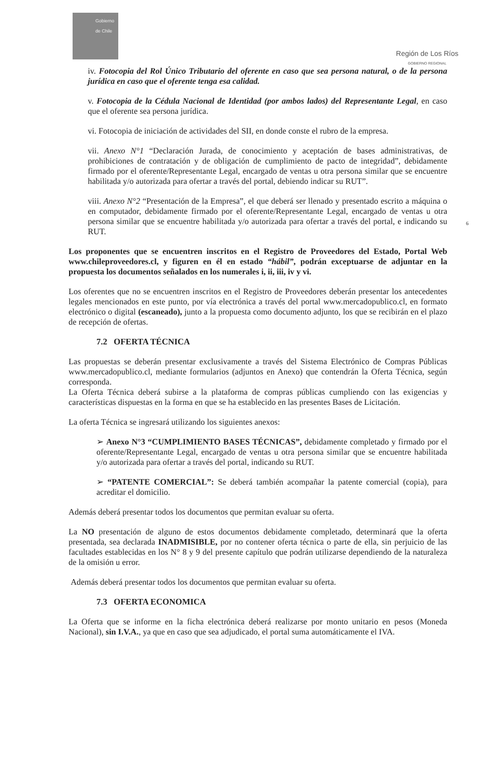Gobierno de Chile
Región de Los Ríos
GOBIERNO REGIONAL
iv. Fotocopia del Rol Único Tributario del oferente en caso que sea persona natural, o de la persona jurídica en caso que el oferente tenga esa calidad.
v. Fotocopia de la Cédula Nacional de Identidad (por ambos lados) del Representante Legal, en caso que el oferente sea persona jurídica.
vi. Fotocopia de iniciación de actividades del SII, en donde conste el rubro de la empresa.
vii. Anexo N°1 “Declaración Jurada, de conocimiento y aceptación de bases administrativas, de prohibiciones de contratación y de obligación de cumplimiento de pacto de integridad”, debidamente firmado por el oferente/Representante Legal, encargado de ventas u otra persona similar que se encuentre habilitada y/o autorizada para ofertar a través del portal, debiendo indicar su RUT”.
viii. Anexo N°2 “Presentación de la Empresa”, el que deberá ser llenado y presentado escrito a máquina o en computador, debidamente firmado por el oferente/Representante Legal, encargado de ventas u otra persona similar que se encuentre habilitada y/o autorizada para ofertar a través del portal, e indicando su RUT.
Los proponentes que se encuentren inscritos en el Registro de Proveedores del Estado, Portal Web www.chileproveedores.cl, y figuren en él en estado “hábil”, podrán exceptuarse de adjuntar en la propuesta los documentos señalados en los numerales i, ii, iii, iv y vi.
Los oferentes que no se encuentren inscritos en el Registro de Proveedores deberán presentar los antecedentes legales mencionados en este punto, por vía electrónica a través del portal www.mercadopublico.cl, en formato electrónico o digital (escaneado), junto a la propuesta como documento adjunto, los que se recibirán en el plazo de recepción de ofertas.
7.2 OFERTA TÉCNICA
Las propuestas se deberán presentar exclusivamente a través del Sistema Electrónico de Compras Públicas www.mercadopublico.cl, mediante formularios (adjuntos en Anexo) que contendrán la Oferta Técnica, según corresponda.
La Oferta Técnica deberá subirse a la plataforma de compras públicas cumpliendo con las exigencias y características dispuestas en la forma en que se ha establecido en las presentes Bases de Licitación.
La oferta Técnica se ingresará utilizando los siguientes anexos:
➢ Anexo N°3 “CUMPLIMIENTO BASES TÉCNICAS”, debidamente completado y firmado por el oferente/Representante Legal, encargado de ventas u otra persona similar que se encuentre habilitada y/o autorizada para ofertar a través del portal, indicando su RUT.
➢ “PATENTE COMERCIAL”: Se deberá también acompañar la patente comercial (copia), para acreditar el domicilio.
Además deberá presentar todos los documentos que permitan evaluar su oferta.
La NO presentación de alguno de estos documentos debidamente completado, determinará que la oferta presentada, sea declarada INADMISIBLE, por no contener oferta técnica o parte de ella, sin perjuicio de las facultades establecidas en los N° 8 y 9 del presente capítulo que podrán utilizarse dependiendo de la naturaleza de la omisión u error.
Además deberá presentar todos los documentos que permitan evaluar su oferta.
7.3 OFERTA ECONOMICA
La Oferta que se informe en la ficha electrónica deberá realizarse por monto unitario en pesos (Moneda Nacional), sin I.V.A., ya que en caso que sea adjudicado, el portal suma automáticamente el IVA.
6